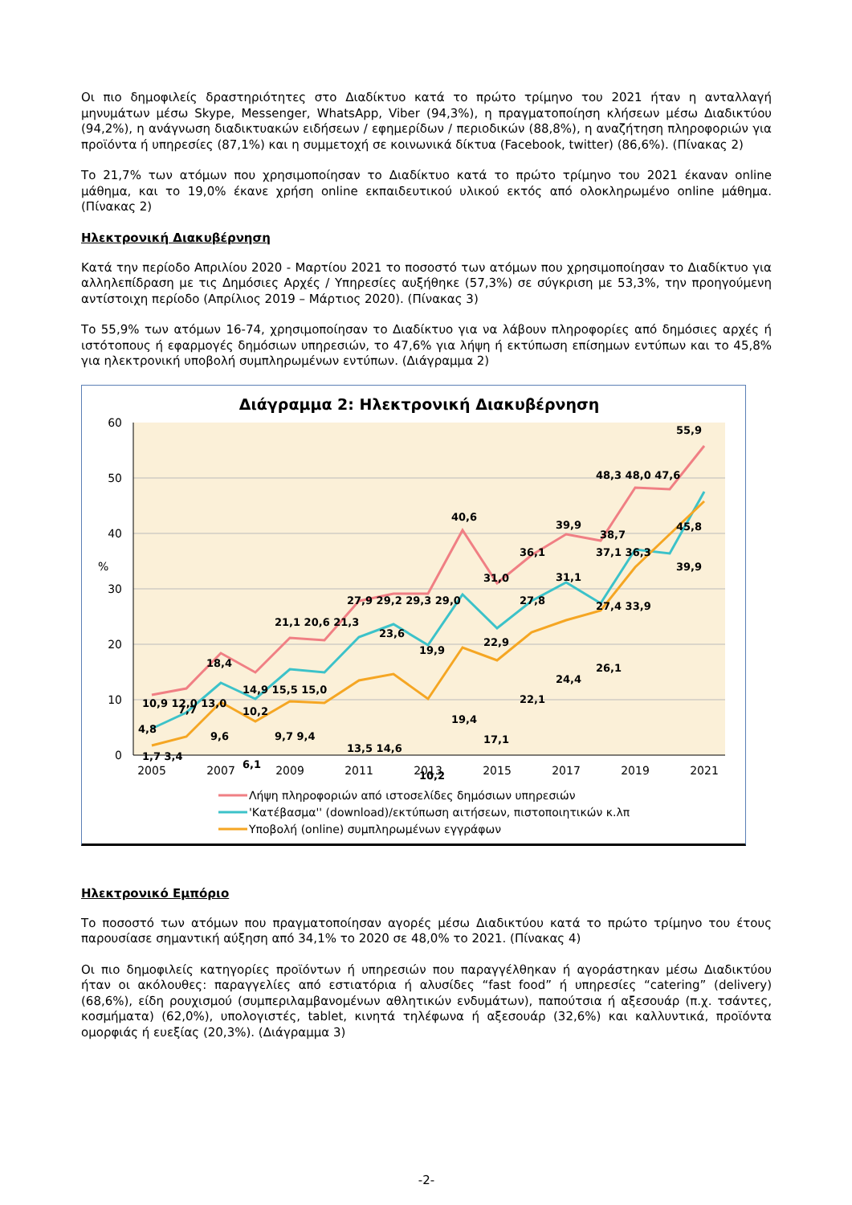Οι πιο δημοφιλείς δραστηριότητες στο Διαδίκτυο κατά το πρώτο τρίμηνο του 2021 ήταν η ανταλλαγή μηνυμάτων μέσω Skype, Messenger, WhatsApp, Viber (94,3%), η πραγματοποίηση κλήσεων μέσω Διαδικτύου (94,2%), η ανάγνωση διαδικτυακών ειδήσεων / εφημερίδων / περιοδικών (88,8%), η αναζήτηση πληροφοριών για προϊόντα ή υπηρεσίες (87,1%) και η συμμετοχή σε κοινωνικά δίκτυα (Facebook, twitter) (86,6%). (Πίνακας 2)
Το 21,7% των ατόμων που χρησιμοποίησαν το Διαδίκτυο κατά το πρώτο τρίμηνο του 2021 έκαναν online μάθημα, και το 19,0% έκανε χρήση online εκπαιδευτικού υλικού εκτός από ολοκληρωμένο online μάθημα. (Πίνακας 2)
Ηλεκτρονική Διακυβέρνηση
Κατά την περίοδο Απριλίου 2020 - Μαρτίου 2021 το ποσοστό των ατόμων που χρησιμοποίησαν το Διαδίκτυο για αλληλεπίδραση με τις Δημόσιες Αρχές / Υπηρεσίες αυξήθηκε (57,3%) σε σύγκριση με 53,3%, την προηγούμενη αντίστοιχη περίοδο (Απρίλιος 2019 – Μάρτιος 2020). (Πίνακας 3)
Το 55,9% των ατόμων 16-74, χρησιμοποίησαν το Διαδίκτυο για να λάβουν πληροφορίες από δημόσιες αρχές ή ιστότοπους ή εφαρμογές δημόσιων υπηρεσιών, το 47,6% για λήψη ή εκτύπωση επίσημων εντύπων και το 45,8% για ηλεκτρονική υποβολή συμπληρωμένων εντύπων. (Διάγραμμα 2)
Διάγραμμα 2: Ηλεκτρονική Διακυβέρνηση
60
50
40
30
20
10
0
%
2005
2007
2009
2011
2013
2015
2017
2019
2021
55,9
48,3 48,0 47,6
40,6
39,9
38,7
45,8
36,1
37,1 36,3
39,9
31,0
31,1
27,9 29,2 29,3 29,0
27,8
27,4 33,9
23,6
22,9
21,1 20,6 21,3
19,9
26,1
18,4
14,9 15,5 15,0
22,1
24,4
10,9 12,0 13,0
19,4
10,2
7,7
17,1
13,5 14,6
4,8
9,6
9,7 9,4
10,2
6,1
1,7 3,4
Λήψη πληροφοριών από ιστοσελίδες δημόσιων υπηρεσιών
'Κατέβασμα'' (download)/εκτύπωση αιτήσεων, πιστοποιητικών κ.λπ
Υποβολή (online) συμπληρωμένων εγγράφων
Ηλεκτρονικό Εμπόριο
Το ποσοστό των ατόμων που πραγματοποίησαν αγορές μέσω Διαδικτύου κατά το πρώτο τρίμηνο του έτους παρουσίασε σημαντική αύξηση από 34,1% το 2020 σε 48,0% το 2021. (Πίνακας 4)
Οι πιο δημοφιλείς κατηγορίες προϊόντων ή υπηρεσιών που παραγγέλθηκαν ή αγοράστηκαν μέσω Διαδικτύου ήταν οι ακόλουθες: παραγγελίες από εστιατόρια ή αλυσίδες “fast food” ή υπηρεσίες “catering” (delivery) (68,6%), είδη ρουχισμού (συμπεριλαμβανομένων αθλητικών ενδυμάτων), παπούτσια ή αξεσουάρ (π.χ. τσάντες, κοσμήματα) (62,0%), υπολογιστές, tablet, κινητά τηλέφωνα ή αξεσουάρ (32,6%) και καλλυντικά, προϊόντα ομορφιάς ή ευεξίας (20,3%). (Διάγραμμα 3)
-2-